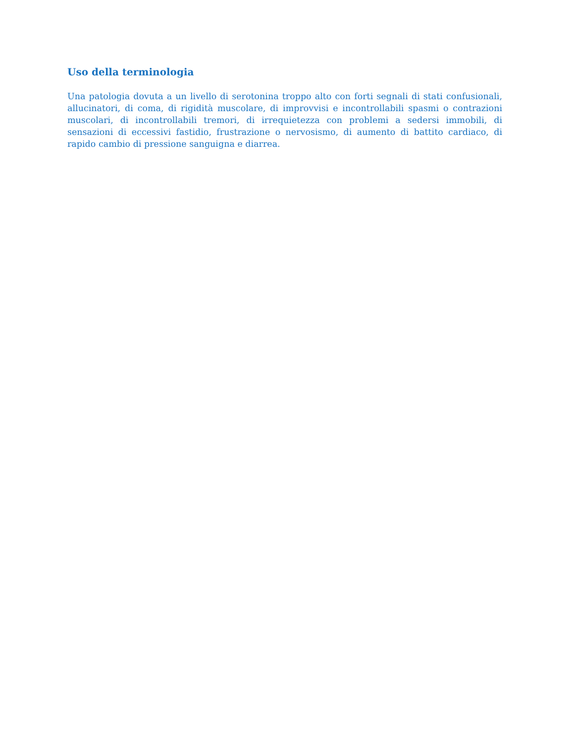Uso della terminologia
Una patologia dovuta a un livello di serotonina troppo alto con forti segnali di stati confusionali, allucinatori, di coma, di rigidità muscolare, di improvvisi e incontrollabili spasmi o contrazioni muscolari, di incontrollabili tremori, di irrequietezza con problemi a sedersi immobili, di sensazioni di eccessivi fastidio, frustrazione o nervosismo, di aumento di battito cardiaco, di rapido cambio di pressione sanguigna e diarrea.